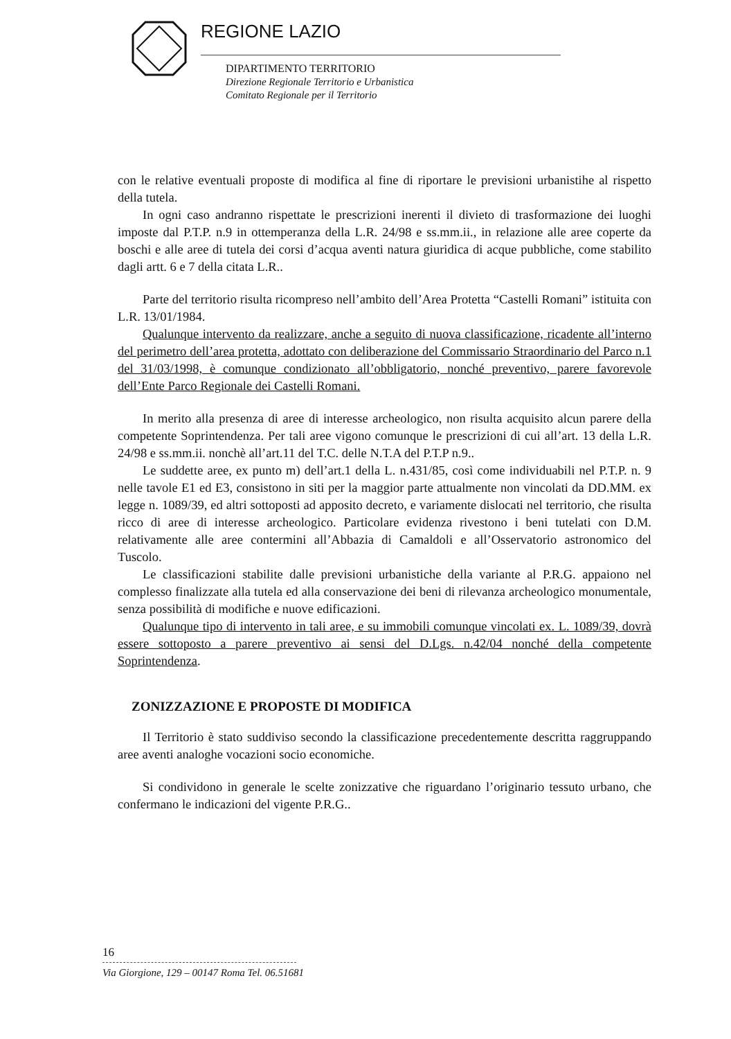REGIONE LAZIO
DIPARTIMENTO TERRITORIO
Direzione Regionale Territorio e Urbanistica
Comitato Regionale per il Territorio
con le relative eventuali proposte di modifica al fine di riportare le previsioni urbanistihe al rispetto della tutela.
In ogni caso andranno rispettate le prescrizioni inerenti il divieto di trasformazione dei luoghi imposte dal P.T.P. n.9 in ottemperanza della L.R. 24/98 e ss.mm.ii., in relazione alle aree coperte da boschi e alle aree di tutela dei corsi d’acqua aventi natura giuridica di acque pubbliche, come stabilito dagli artt. 6 e 7 della citata L.R..
Parte del territorio risulta ricompreso nell’ambito dell’Area Protetta “Castelli Romani” istituita con L.R. 13/01/1984.
Qualunque intervento da realizzare, anche a seguito di nuova classificazione, ricadente all’interno del perimetro dell’area protetta, adottato con deliberazione del Commissario Straordinario del Parco n.1 del 31/03/1998, è comunque condizionato all’obbligatorio, nonché preventivo, parere favorevole dell’Ente Parco Regionale dei Castelli Romani.
In merito alla presenza di aree di interesse archeologico, non risulta acquisito alcun parere della competente Soprintendenza. Per tali aree vigono comunque le prescrizioni di cui all’art. 13 della L.R. 24/98 e ss.mm.ii. nonchè all’art.11 del T.C. delle N.T.A del P.T.P n.9..
Le suddette aree, ex punto m) dell’art.1 della L. n.431/85, così come individuabili nel P.T.P. n. 9 nelle tavole E1 ed E3, consistono in siti per la maggior parte attualmente non vincolati da DD.MM. ex legge n. 1089/39, ed altri sottoposti ad apposito decreto, e variamente dislocati nel territorio, che risulta ricco di aree di interesse archeologico. Particolare evidenza rivestono i beni tutelati con D.M. relativamente alle aree contermini all’Abbazia di Camaldoli e all’Osservatorio astronomico del Tuscolo.
Le classificazioni stabilite dalle previsioni urbanistiche della variante al P.R.G. appaiono nel complesso finalizzate alla tutela ed alla conservazione dei beni di rilevanza archeologico monumentale, senza possibilità di modifiche e nuove edificazioni.
Qualunque tipo di intervento in tali aree, e su immobili comunque vincolati ex. L. 1089/39, dovrà essere sottoposto a parere preventivo ai sensi del D.Lgs. n.42/04 nonché della competente Soprintendenza.
ZONIZZAZIONE E PROPOSTE DI MODIFICA
Il Territorio è stato suddiviso secondo la classificazione precedentemente descritta raggruppando aree aventi analoghe vocazioni socio economiche.
Si condividono in generale le scelte zonizzative che riguardano l’originario tessuto urbano, che confermano le indicazioni del vigente P.R.G..
16
Via Giorgione, 129 – 00147 Roma Tel. 06.51681